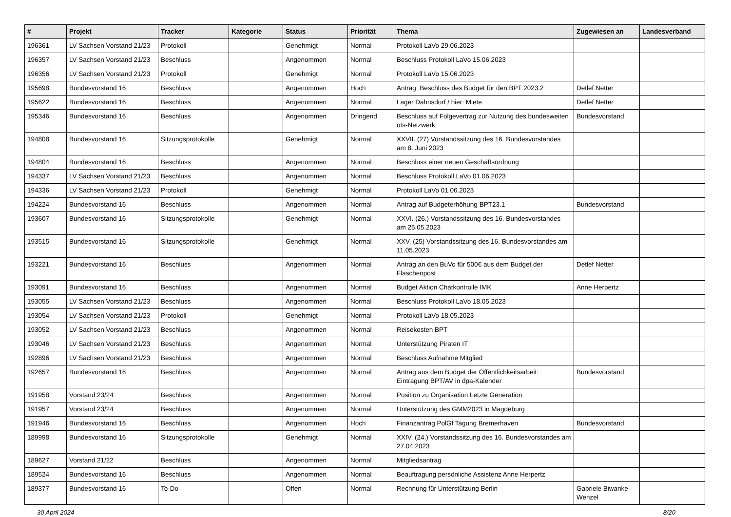| # | Projekt | Tracker | Kategorie | Status | Priorität | Thema | Zugewiesen an | Landesverband |
| --- | --- | --- | --- | --- | --- | --- | --- | --- |
| 196361 | LV Sachsen Vorstand 21/23 | Protokoll | | Genehmigt | Normal | Protokoll LaVo 29.06.2023 | | |
| 196357 | LV Sachsen Vorstand 21/23 | Beschluss | | Angenommen | Normal | Beschluss Protokoll LaVo 15.06.2023 | | |
| 196356 | LV Sachsen Vorstand 21/23 | Protokoll | | Genehmigt | Normal | Protokoll LaVo 15.06.2023 | | |
| 195698 | Bundesvorstand 16 | Beschluss | | Angenommen | Hoch | Antrag: Beschluss des Budget für den BPT 2023.2 | Detlef Netter | |
| 195622 | Bundesvorstand 16 | Beschluss | | Angenommen | Normal | Lager Dahnsdorf / hier: Miete | Detlef Netter | |
| 195346 | Bundesvorstand 16 | Beschluss | | Angenommen | Dringend | Beschluss auf Folgevertrag zur Nutzung des bundesweiten ots-Netzwerk | Bundesvorstand | |
| 194808 | Bundesvorstand 16 | Sitzungsprotokolle | | Genehmigt | Normal | XXVII. (27) Vorstandssitzung des 16. Bundesvorstandes am 8. Juni 2023 | | |
| 194804 | Bundesvorstand 16 | Beschluss | | Angenommen | Normal | Beschluss einer neuen Geschäftsordnung | | |
| 194337 | LV Sachsen Vorstand 21/23 | Beschluss | | Angenommen | Normal | Beschluss Protokoll LaVo 01.06.2023 | | |
| 194336 | LV Sachsen Vorstand 21/23 | Protokoll | | Genehmigt | Normal | Protokoll LaVo 01.06.2023 | | |
| 194224 | Bundesvorstand 16 | Beschluss | | Angenommen | Normal | Antrag auf Budgeterhöhung BPT23.1 | Bundesvorstand | |
| 193607 | Bundesvorstand 16 | Sitzungsprotokolle | | Genehmigt | Normal | XXVI. (26.) Vorstandssitzung des 16. Bundesvorstandes am 25.05.2023 | | |
| 193515 | Bundesvorstand 16 | Sitzungsprotokolle | | Genehmigt | Normal | XXV. (25) Vorstandssitzung des 16. Bundesvorstandes am 11.05.2023 | | |
| 193221 | Bundesvorstand 16 | Beschluss | | Angenommen | Normal | Antrag an den BuVo für 500€ aus dem Budget der Flaschenpost | Detlef Netter | |
| 193091 | Bundesvorstand 16 | Beschluss | | Angenommen | Normal | Budget Aktion Chatkontrolle IMK | Anne Herpertz | |
| 193055 | LV Sachsen Vorstand 21/23 | Beschluss | | Angenommen | Normal | Beschluss Protokoll LaVo 18.05.2023 | | |
| 193054 | LV Sachsen Vorstand 21/23 | Protokoll | | Genehmigt | Normal | Protokoll LaVo 18.05.2023 | | |
| 193052 | LV Sachsen Vorstand 21/23 | Beschluss | | Angenommen | Normal | Reisekosten BPT | | |
| 193046 | LV Sachsen Vorstand 21/23 | Beschluss | | Angenommen | Normal | Unterstützung Piraten IT | | |
| 192896 | LV Sachsen Vorstand 21/23 | Beschluss | | Angenommen | Normal | Beschluss Aufnahme Mitglied | | |
| 192657 | Bundesvorstand 16 | Beschluss | | Angenommen | Normal | Antrag aus dem Budget der Öffentlichkeitsarbeit: Eintragung BPT/AV in dpa-Kalender | Bundesvorstand | |
| 191958 | Vorstand 23/24 | Beschluss | | Angenommen | Normal | Position zu Organisation Letzte Generation | | |
| 191957 | Vorstand 23/24 | Beschluss | | Angenommen | Normal | Unterstützung des GMM2023 in Magdeburg | | |
| 191946 | Bundesvorstand 16 | Beschluss | | Angenommen | Hoch | Finanzantrag PolGf Tagung Bremerhaven | Bundesvorstand | |
| 189998 | Bundesvorstand 16 | Sitzungsprotokolle | | Genehmigt | Normal | XXIV. (24.) Vorstandssitzung des 16. Bundesvorstandes am 27.04.2023 | | |
| 189627 | Vorstand 21/22 | Beschluss | | Angenommen | Normal | Mitgliedsantrag | | |
| 189524 | Bundesvorstand 16 | Beschluss | | Angenommen | Normal | Beauftragung persönliche Assistenz Anne Herpertz | | |
| 189377 | Bundesvorstand 16 | To-Do | | Offen | Normal | Rechnung für Unterstützung Berlin | Gabriele Biwanke-Wenzel | |
30 April 2024 8/20